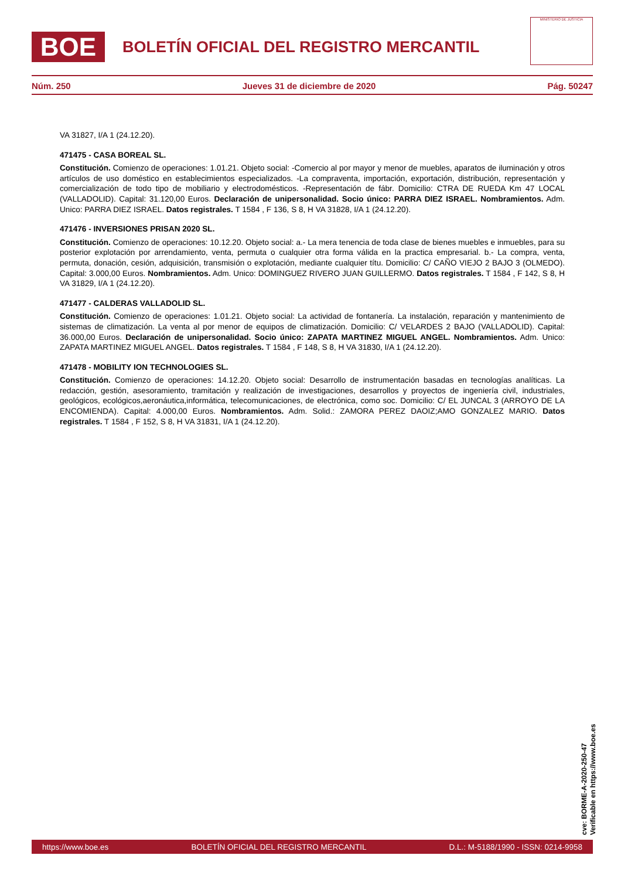BOE
BOLETÍN OFICIAL DEL REGISTRO MERCANTIL
MINISTERIO DE JUSTICIA
Núm. 250 Jueves 31 de diciembre de 2020 Pág. 50247
VA 31827, I/A 1 (24.12.20).
471475 - CASA BOREAL SL.
Constitución. Comienzo de operaciones: 1.01.21. Objeto social: -Comercio al por mayor y menor de muebles, aparatos de iluminación y otros artículos de uso doméstico en establecimientos especializados. -La compraventa, importación, exportación, distribución, representación y comercialización de todo tipo de mobiliario y electrodomésticos. -Representación de fábr. Domicilio: CTRA DE RUEDA Km 47 LOCAL (VALLADOLID). Capital: 31.120,00 Euros. Declaración de unipersonalidad. Socio único: PARRA DIEZ ISRAEL. Nombramientos. Adm. Unico: PARRA DIEZ ISRAEL. Datos registrales. T 1584 , F 136, S 8, H VA 31828, I/A 1 (24.12.20).
471476 - INVERSIONES PRISAN 2020 SL.
Constitución. Comienzo de operaciones: 10.12.20. Objeto social: a.- La mera tenencia de toda clase de bienes muebles e inmuebles, para su posterior explotación por arrendamiento, venta, permuta o cualquier otra forma válida en la practica empresarial. b.- La compra, venta, permuta, donación, cesión, adquisición, transmisión o explotación, mediante cualquier títu. Domicilio: C/ CAÑO VIEJO 2 BAJO 3 (OLMEDO). Capital: 3.000,00 Euros. Nombramientos. Adm. Unico: DOMINGUEZ RIVERO JUAN GUILLERMO. Datos registrales. T 1584 , F 142, S 8, H VA 31829, I/A 1 (24.12.20).
471477 - CALDERAS VALLADOLID SL.
Constitución. Comienzo de operaciones: 1.01.21. Objeto social: La actividad de fontanería. La instalación, reparación y mantenimiento de sistemas de climatización. La venta al por menor de equipos de climatización. Domicilio: C/ VELARDES 2 BAJO (VALLADOLID). Capital: 36.000,00 Euros. Declaración de unipersonalidad. Socio único: ZAPATA MARTINEZ MIGUEL ANGEL. Nombramientos. Adm. Unico: ZAPATA MARTINEZ MIGUEL ANGEL. Datos registrales. T 1584 , F 148, S 8, H VA 31830, I/A 1 (24.12.20).
471478 - MOBILITY ION TECHNOLOGIES SL.
Constitución. Comienzo de operaciones: 14.12.20. Objeto social: Desarrollo de instrumentación basadas en tecnologías analíticas. La redacción, gestión, asesoramiento, tramitación y realización de investigaciones, desarrollos y proyectos de ingeniería civil, industriales, geológicos, ecológicos,aeronáutica,informática, telecomunicaciones, de electrónica, como soc. Domicilio: C/ EL JUNCAL 3 (ARROYO DE LA ENCOMIENDA). Capital: 4.000,00 Euros. Nombramientos. Adm. Solid.: ZAMORA PEREZ DAOIZ;AMO GONZALEZ MARIO. Datos registrales. T 1584 , F 152, S 8, H VA 31831, I/A 1 (24.12.20).
cve: BORME-A-2020-250-47
Verificable en https://www.boe.es
https://www.boe.es BOLETÍN OFICIAL DEL REGISTRO MERCANTIL D.L.: M-5188/1990 - ISSN: 0214-9958